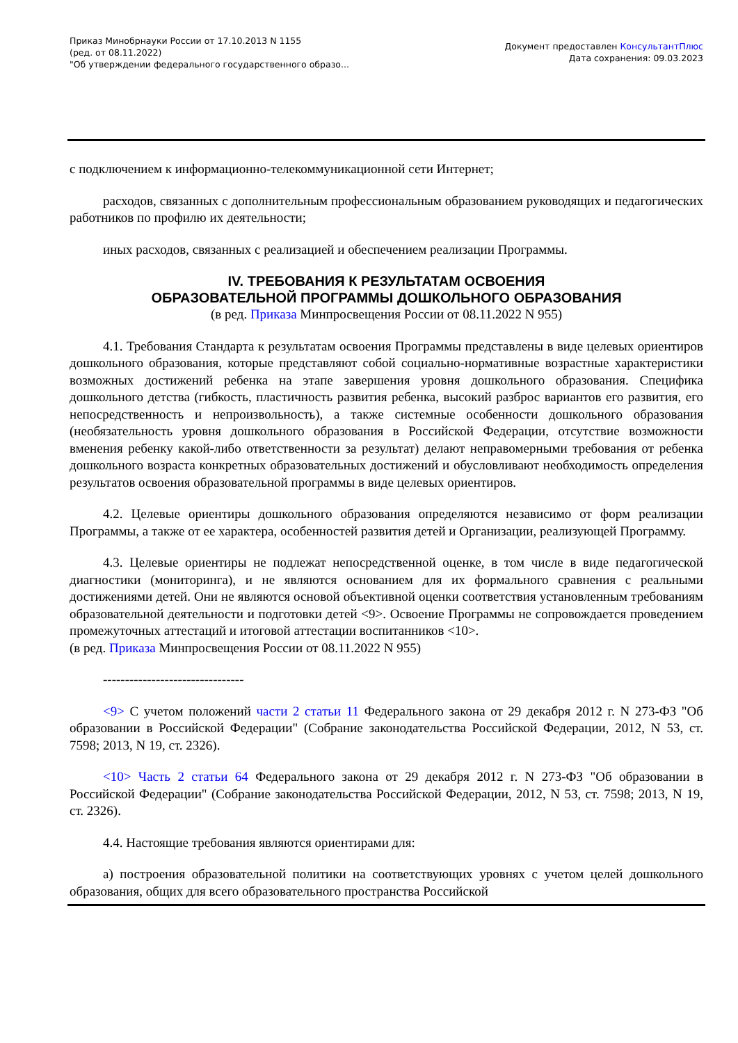Приказ Минобрнауки России от 17.10.2013 N 1155
(ред. от 08.11.2022)
"Об утверждении федерального государственного образо...
Документ предоставлен КонсультантПлюс
Дата сохранения: 09.03.2023
с подключением к информационно-телекоммуникационной сети Интернет;
расходов, связанных с дополнительным профессиональным образованием руководящих и педагогических работников по профилю их деятельности;
иных расходов, связанных с реализацией и обеспечением реализации Программы.
IV. ТРЕБОВАНИЯ К РЕЗУЛЬТАТАМ ОСВОЕНИЯ
ОБРАЗОВАТЕЛЬНОЙ ПРОГРАММЫ ДОШКОЛЬНОГО ОБРАЗОВАНИЯ
(в ред. Приказа Минпросвещения России от 08.11.2022 N 955)
4.1. Требования Стандарта к результатам освоения Программы представлены в виде целевых ориентиров дошкольного образования, которые представляют собой социально-нормативные возрастные характеристики возможных достижений ребенка на этапе завершения уровня дошкольного образования. Специфика дошкольного детства (гибкость, пластичность развития ребенка, высокий разброс вариантов его развития, его непосредственность и непроизвольность), а также системные особенности дошкольного образования (необязательность уровня дошкольного образования в Российской Федерации, отсутствие возможности вменения ребенку какой-либо ответственности за результат) делают неправомерными требования от ребенка дошкольного возраста конкретных образовательных достижений и обусловливают необходимость определения результатов освоения образовательной программы в виде целевых ориентиров.
4.2. Целевые ориентиры дошкольного образования определяются независимо от форм реализации Программы, а также от ее характера, особенностей развития детей и Организации, реализующей Программу.
4.3. Целевые ориентиры не подлежат непосредственной оценке, в том числе в виде педагогической диагностики (мониторинга), и не являются основанием для их формального сравнения с реальными достижениями детей. Они не являются основой объективной оценки соответствия установленным требованиям образовательной деятельности и подготовки детей <9>. Освоение Программы не сопровождается проведением промежуточных аттестаций и итоговой аттестации воспитанников <10>.
(в ред. Приказа Минпросвещения России от 08.11.2022 N 955)
--------------------------------
<9> С учетом положений части 2 статьи 11 Федерального закона от 29 декабря 2012 г. N 273-ФЗ "Об образовании в Российской Федерации" (Собрание законодательства Российской Федерации, 2012, N 53, ст. 7598; 2013, N 19, ст. 2326).
<10> Часть 2 статьи 64 Федерального закона от 29 декабря 2012 г. N 273-ФЗ "Об образовании в Российской Федерации" (Собрание законодательства Российской Федерации, 2012, N 53, ст. 7598; 2013, N 19, ст. 2326).
4.4. Настоящие требования являются ориентирами для:
а) построения образовательной политики на соответствующих уровнях с учетом целей дошкольного образования, общих для всего образовательного пространства Российской